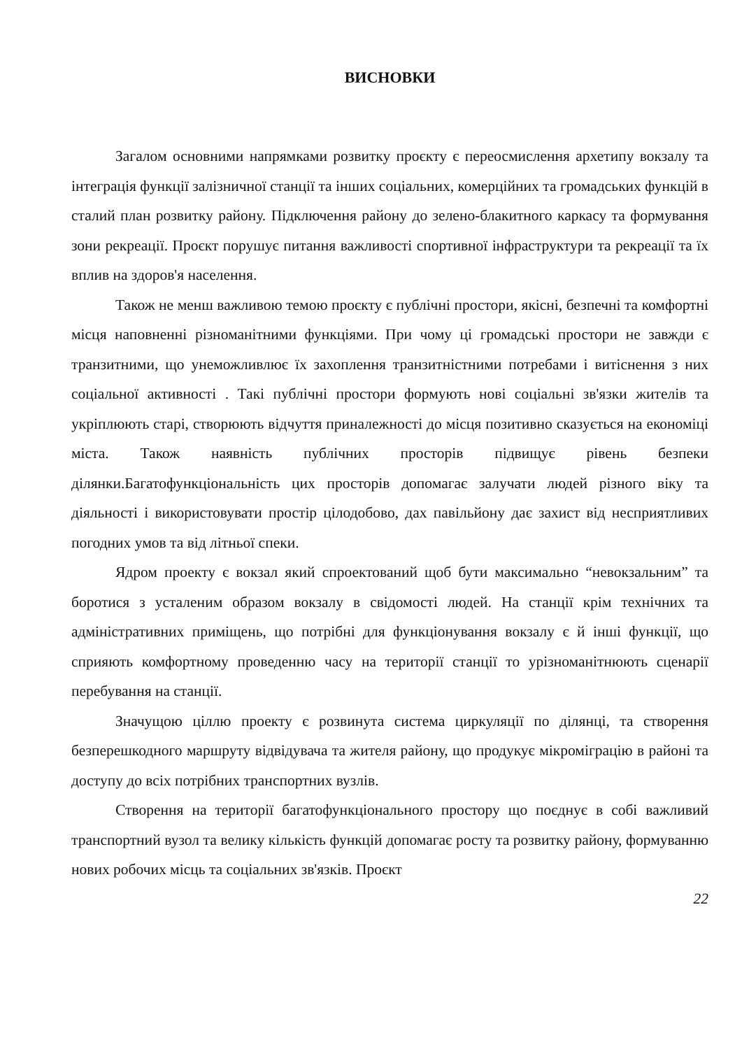ВИСНОВКИ
Загалом основними напрямками розвитку проєкту є переосмислення архетипу вокзалу та інтеграція функції залізничної станції та інших соціальних, комерційних та громадських функцій в сталий план розвитку району. Підключення району до зелено-блакитного каркасу та формування зони рекреації. Проєкт порушує питання важливості спортивної інфраструктури та рекреації та їх вплив на здоров'я населення.
Також не менш важливою темою проєкту є публічні простори, якісні, безпечні та комфортні місця наповненні різноманітними функціями. При чому ці громадські простори не завжди є транзитними, що унеможливлює їх захоплення транзитністними потребами і витіснення з них соціальної активності . Такі публічні простори формують нові соціальні зв'язки жителів та укріплюють старі, створюють відчуття приналежності до місця позитивно сказується на економіці міста. Також наявність публічних просторів підвищує рівень безпеки ділянки.Багатофункціональність цих просторів допомагає залучати людей різного віку та діяльності і використовувати простір цілодобово, дах павільйону дає захист від несприятливих погодних умов та від літньої спеки.
Ядром проекту є вокзал який спроектований щоб бути максимально “невокзальним” та боротися з усталеним образом вокзалу в свідомості людей. На станції крім технічних та адміністративних приміщень, що потрібні для функціонування вокзалу є й інші функції, що сприяють комфортному проведенню часу на території станції то урізноманітнюють сценарії перебування на станції.
Значущою ціллю проекту є розвинута система циркуляції по ділянці, та створення безперешкодного маршруту відвідувача та жителя району, що продукує мікроміграцію в районі та доступу до всіх потрібних транспортних вузлів.
Створення на території багатофункціонального простору що поєднує в собі важливий транспортний вузол та велику кількість функцій допомагає росту та розвитку району, формуванню нових робочих місць та соціальних зв'язків. Проєкт
22